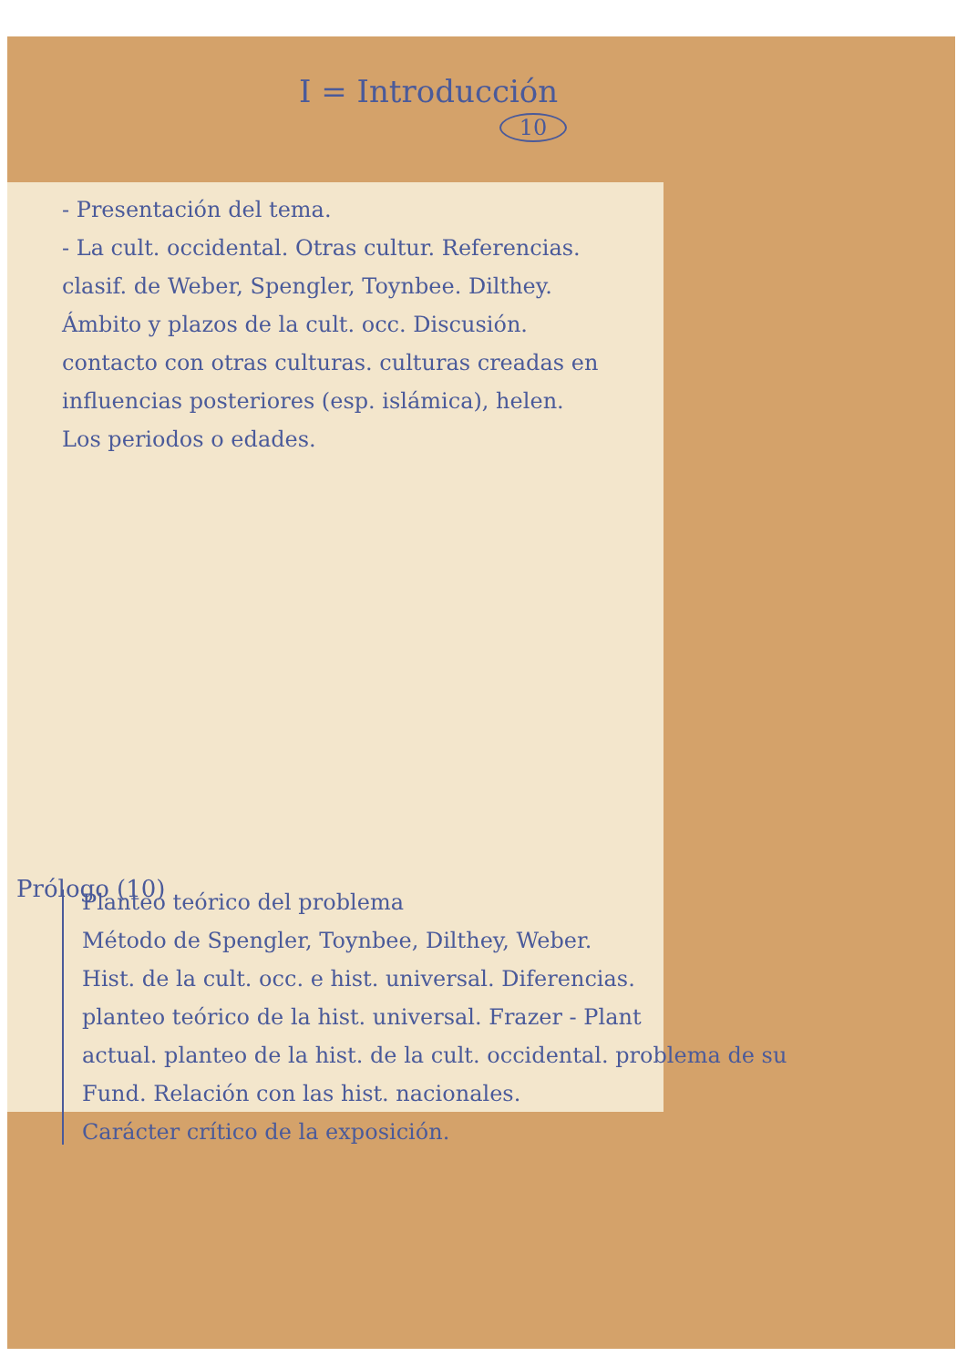I = Introducción
10
- Presentación del tema.
- La cult. occidental. Otras cultur. Referencias.
clasif. de Weber, Spengler, Toynbee. Dilthey.
Ámbito y plazos de la cult. occ. Discusión.
contacto con otras culturas. culturas creadas en
influencias posteriores (esp. islámica), helen.
Los periodos o edades.
Prólogo (10)
Planteo teórico del problema
Método de Spengler, Toynbee, Dilthey, Weber.
Hist. de la cult. occ. e hist. universal. Diferencias.
planteo teórico de la hist. universal. Frazer - Plant
actual. planteo de la hist. de la cult. occidental. problema de su
Fund. Relación con las hist. nacionales.
Carácter crítico de la exposición.